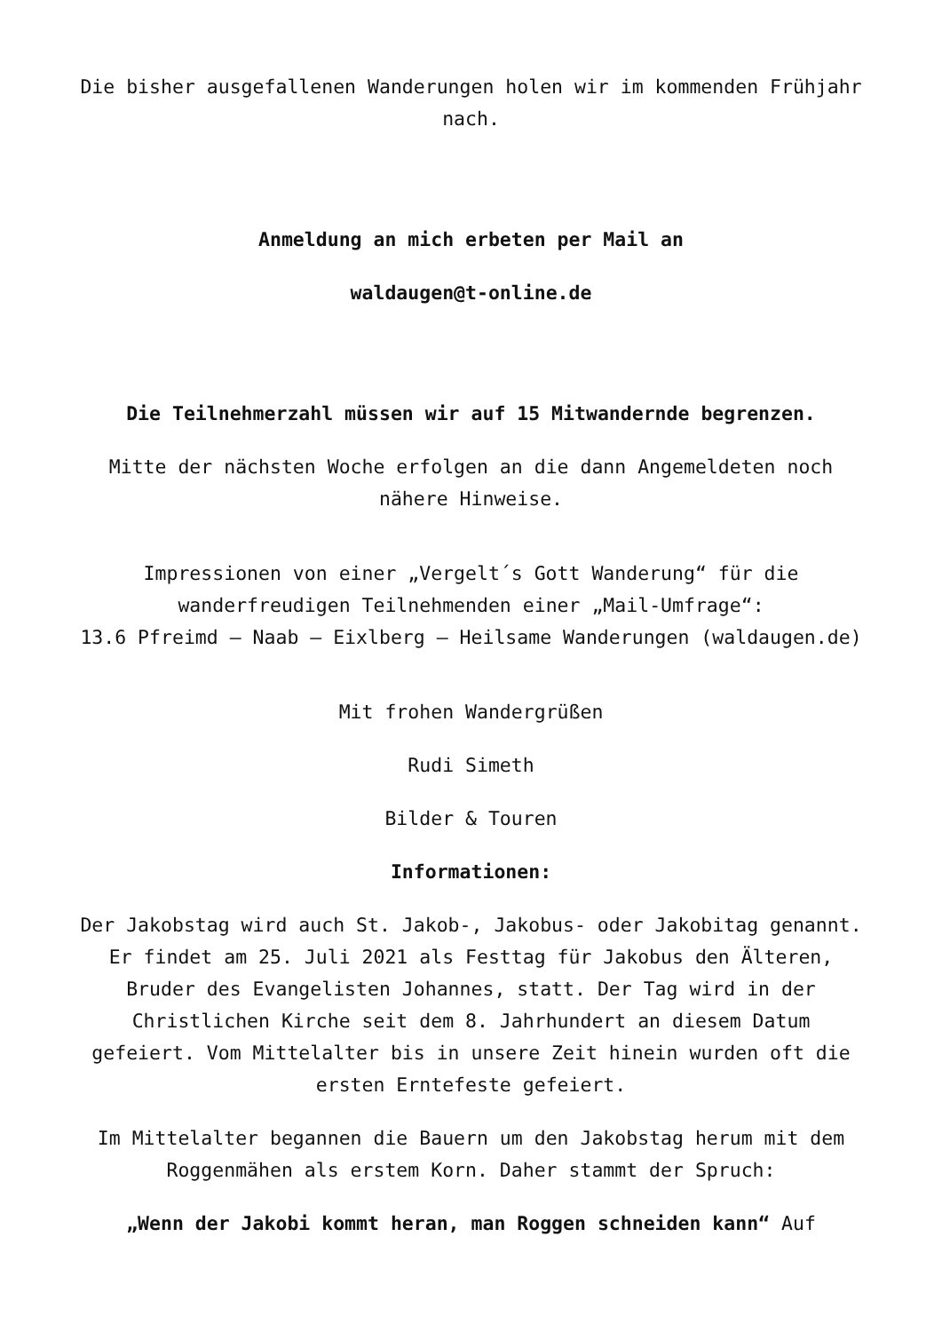Die bisher ausgefallenen Wanderungen holen wir im kommenden Frühjahr nach.
Anmeldung an mich erbeten per Mail an
waldaugen@t-online.de
Die Teilnehmerzahl müssen wir auf 15 Mitwandernde begrenzen.
Mitte der nächsten Woche erfolgen an die dann Angemeldeten noch nähere Hinweise.
Impressionen von einer „Vergelt´s Gott Wanderung“ für die wanderfreudigen Teilnehmenden einer „Mail-Umfrage“:
13.6 Pfreimd – Naab – Eixlberg – Heilsame Wanderungen (waldaugen.de)
Mit frohen Wandergrüßen
Rudi Simeth
Bilder & Touren
Informationen:
Der Jakobstag wird auch St. Jakob-, Jakobus- oder Jakobitag genannt. Er findet am 25. Juli 2021 als Festtag für Jakobus den Älteren, Bruder des Evangelisten Johannes, statt. Der Tag wird in der Christlichen Kirche seit dem 8. Jahrhundert an diesem Datum gefeiert. Vom Mittelalter bis in unsere Zeit hinein wurden oft die ersten Erntefeste gefeiert.
Im Mittelalter begannen die Bauern um den Jakobstag herum mit dem Roggenmähen als erstem Korn. Daher stammt der Spruch:
„Wenn der Jakobi kommt heran, man Roggen schneiden kann“ Auf